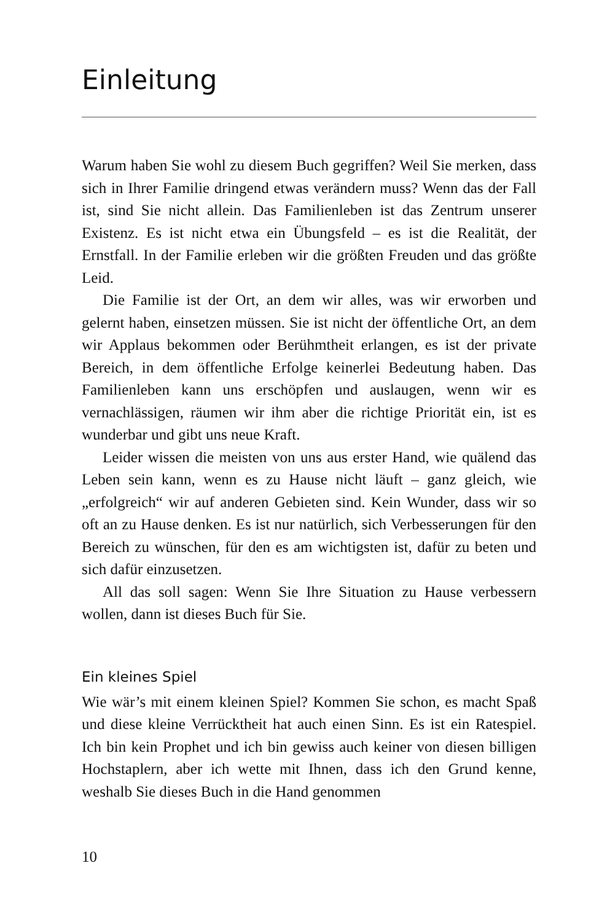Einleitung
Warum haben Sie wohl zu diesem Buch gegriffen? Weil Sie merken, dass sich in Ihrer Familie dringend etwas verändern muss? Wenn das der Fall ist, sind Sie nicht allein. Das Familienleben ist das Zentrum unserer Existenz. Es ist nicht etwa ein Übungsfeld – es ist die Realität, der Ernstfall. In der Familie erleben wir die größten Freuden und das größte Leid.
Die Familie ist der Ort, an dem wir alles, was wir erworben und gelernt haben, einsetzen müssen. Sie ist nicht der öffentliche Ort, an dem wir Applaus bekommen oder Berühmtheit erlangen, es ist der private Bereich, in dem öffentliche Erfolge keinerlei Bedeutung haben. Das Familienleben kann uns erschöpfen und auslaugen, wenn wir es vernachlässigen, räumen wir ihm aber die richtige Priorität ein, ist es wunderbar und gibt uns neue Kraft.
Leider wissen die meisten von uns aus erster Hand, wie quälend das Leben sein kann, wenn es zu Hause nicht läuft – ganz gleich, wie „erfolgreich“ wir auf anderen Gebieten sind. Kein Wunder, dass wir so oft an zu Hause denken. Es ist nur natürlich, sich Verbesserungen für den Bereich zu wünschen, für den es am wichtigsten ist, dafür zu beten und sich dafür einzusetzen.
All das soll sagen: Wenn Sie Ihre Situation zu Hause verbessern wollen, dann ist dieses Buch für Sie.
Ein kleines Spiel
Wie wär’s mit einem kleinen Spiel? Kommen Sie schon, es macht Spaß und diese kleine Verrücktheit hat auch einen Sinn. Es ist ein Ratespiel. Ich bin kein Prophet und ich bin gewiss auch keiner von diesen billigen Hochstaplern, aber ich wette mit Ihnen, dass ich den Grund kenne, weshalb Sie dieses Buch in die Hand genommen
10